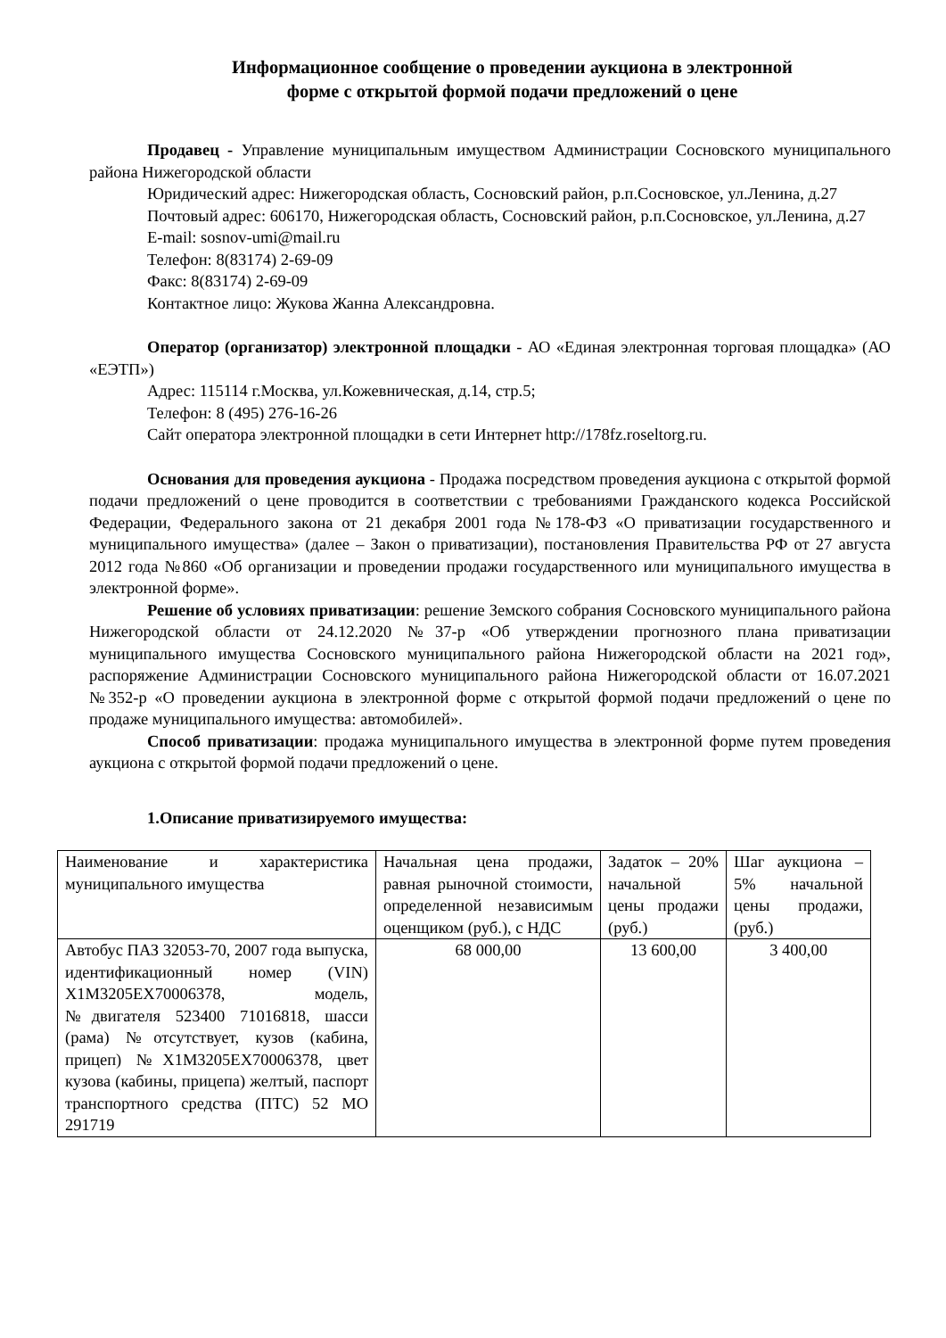Информационное сообщение о проведении аукциона в электронной
форме с открытой формой подачи предложений о цене
Продавец - Управление муниципальным имуществом Администрации Сосновского муниципального района Нижегородской области
Юридический адрес: Нижегородская область, Сосновский район, р.п.Сосновское, ул.Ленина, д.27
Почтовый адрес: 606170, Нижегородская область, Сосновский район, р.п.Сосновское, ул.Ленина, д.27
E-mail: sosnov-umi@mail.ru
Телефон: 8(83174) 2-69-09
Факс: 8(83174) 2-69-09
Контактное лицо: Жукова Жанна Александровна.
Оператор (организатор) электронной площадки - АО «Единая электронная торговая площадка» (АО «ЕЭТП»)
Адрес: 115114 г.Москва, ул.Кожевническая, д.14, стр.5;
Телефон: 8 (495) 276-16-26
Сайт оператора электронной площадки в сети Интернет http://178fz.roseltorg.ru.
Основания для проведения аукциона - Продажа посредством проведения аукциона с открытой формой подачи предложений о цене проводится в соответствии с требованиями Гражданского кодекса Российской Федерации, Федерального закона от 21 декабря 2001 года №178-ФЗ «О приватизации государственного и муниципального имущества» (далее – Закон о приватизации), постановления Правительства РФ от 27 августа 2012 года №860 «Об организации и проведении продажи государственного или муниципального имущества в электронной форме».
Решение об условиях приватизации: решение Земского собрания Сосновского муниципального района Нижегородской области от 24.12.2020 №37-р «Об утверждении прогнозного плана приватизации муниципального имущества Сосновского муниципального района Нижегородской области на 2021 год», распоряжение Администрации Сосновского муниципального района Нижегородской области от 16.07.2021 №352-р «О проведении аукциона в электронной форме с открытой формой подачи предложений о цене по продаже муниципального имущества: автомобилей».
Способ приватизации: продажа муниципального имущества в электронной форме путем проведения аукциона с открытой формой подачи предложений о цене.
1.Описание приватизируемого имущества:
| Наименование и характеристика муниципального имущества | Начальная цена продажи, равная рыночной стоимости, определенной независимым оценщиком (руб.), с НДС | Задаток – 20% начальной цены продажи (руб.) | Шаг аукциона – 5% начальной цены продажи, (руб.) |
| Автобус ПАЗ 32053-70, 2007 года выпуска, идентификационный номер (VIN) X1M3205EX70006378, модель, №двигателя 523400 71016818, шасси (рама) №отсутствует, кузов (кабина, прицеп) №X1M3205EX70006378, цвет кузова (кабины, прицепа) желтый, паспорт транспортного средства (ПТС) 52 МО 291719 | 68 000,00 | 13 600,00 | 3 400,00 |